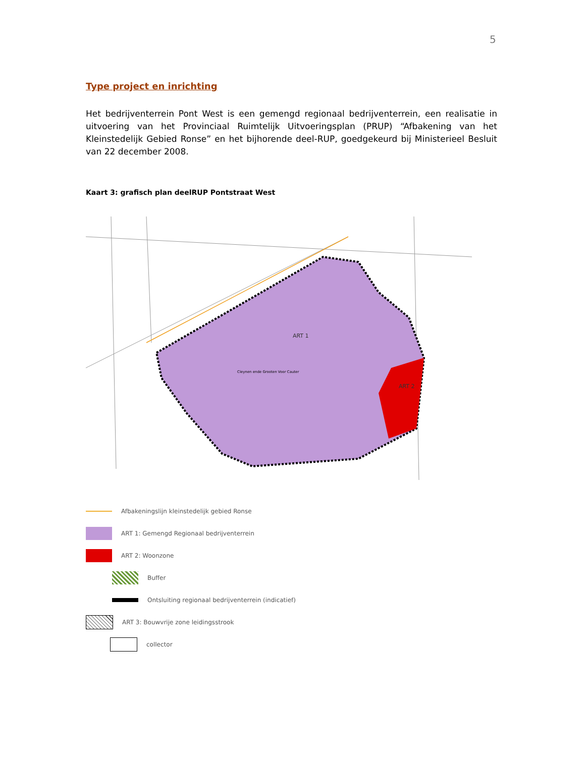5
Type project en inrichting
Het bedrijventerrein Pont West is een gemengd regionaal bedrijventerrein, een realisatie in uitvoering van het Provinciaal Ruimtelijk Uitvoeringsplan (PRUP) “Afbakening van het Kleinstedelijk Gebied Ronse” en het bijhorende deel-RUP, goedgekeurd bij Ministerieel Besluit van 22 december 2008.
Kaart 3: grafisch plan deelRUP Pontstraat West
ART 1
ART 2
Cleynen ende Grooten Voor Cauter
Afbakeningslijn kleinstedelijk gebied Ronse
ART 1: Gemengd Regionaal bedrijventerrein
ART 2: Woonzone
Buffer
Ontsluiting regionaal bedrijventerrein (indicatief)
ART 3: Bouwvrije zone leidingsstrook
collector